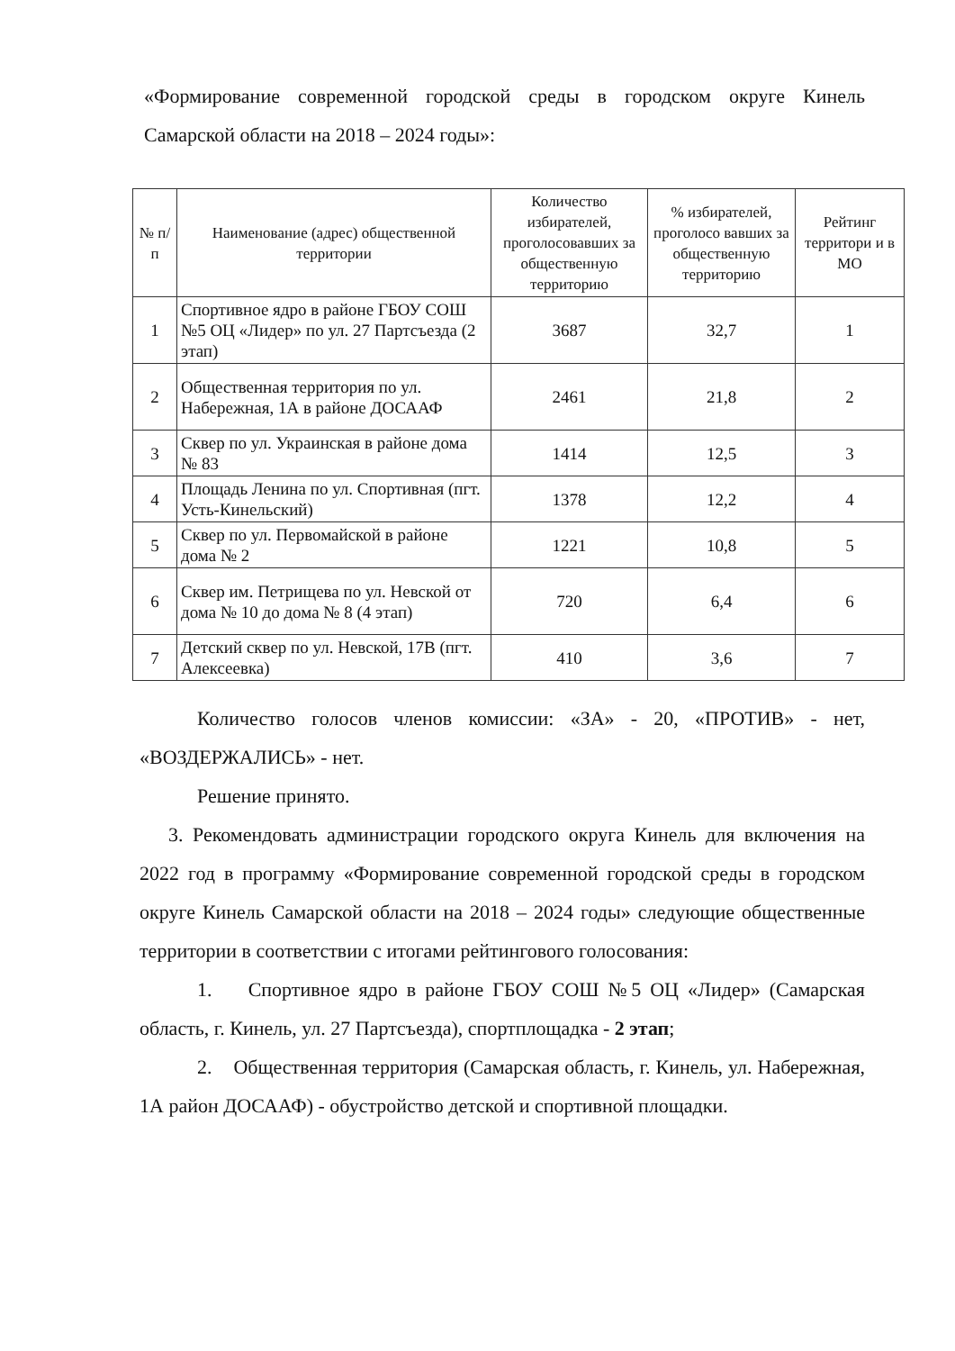«Формирование современной городской среды в городском округе Кинель Самарской области на 2018 – 2024 годы»:
| № п/п | Наименование (адрес) общественной территории | Количество избирателей, проголосовавших за общественную территорию | % избирателей, проголоco вавших за общественную территорию | Рейтинг территори и в МО |
| --- | --- | --- | --- | --- |
| 1 | Спортивное ядро в районе ГБОУ СОШ №5 ОЦ «Лидер» по ул. 27 Партсъезда (2 этап) | 3687 | 32,7 | 1 |
| 2 | Общественная территория по ул. Набережная, 1А в районе ДОСААФ | 2461 | 21,8 | 2 |
| 3 | Сквер по ул. Украинская в районе дома № 83 | 1414 | 12,5 | 3 |
| 4 | Площадь Ленина по ул. Спортивная (пгт. Усть-Кинельский) | 1378 | 12,2 | 4 |
| 5 | Сквер по ул. Первомайской в районе дома № 2 | 1221 | 10,8 | 5 |
| 6 | Сквер им. Петрищева по ул. Невской от дома № 10 до дома № 8 (4 этап) | 720 | 6,4 | 6 |
| 7 | Детский сквер по ул. Невской, 17В (пгт. Алексеевка) | 410 | 3,6 | 7 |
Количество голосов членов комиссии: «ЗА» - 20, «ПРОТИВ» - нет, «ВОЗДЕРЖАЛИСЬ» - нет.
Решение принято.
3. Рекомендовать администрации городского округа Кинель для включения на 2022 год в программу «Формирование современной городской среды в городском округе Кинель Самарской области на 2018 – 2024 годы» следующие общественные территории в соответствии с итогами рейтингового голосования:
1. Спортивное ядро в районе ГБОУ СОШ №5 ОЦ «Лидер» (Самарская область, г. Кинель, ул. 27 Партсъезда), спортплощадка - 2 этап;
2. Общественная территория (Самарская область, г. Кинель, ул. Набережная, 1А район ДОСААФ) - обустройство детской и спортивной площадки.